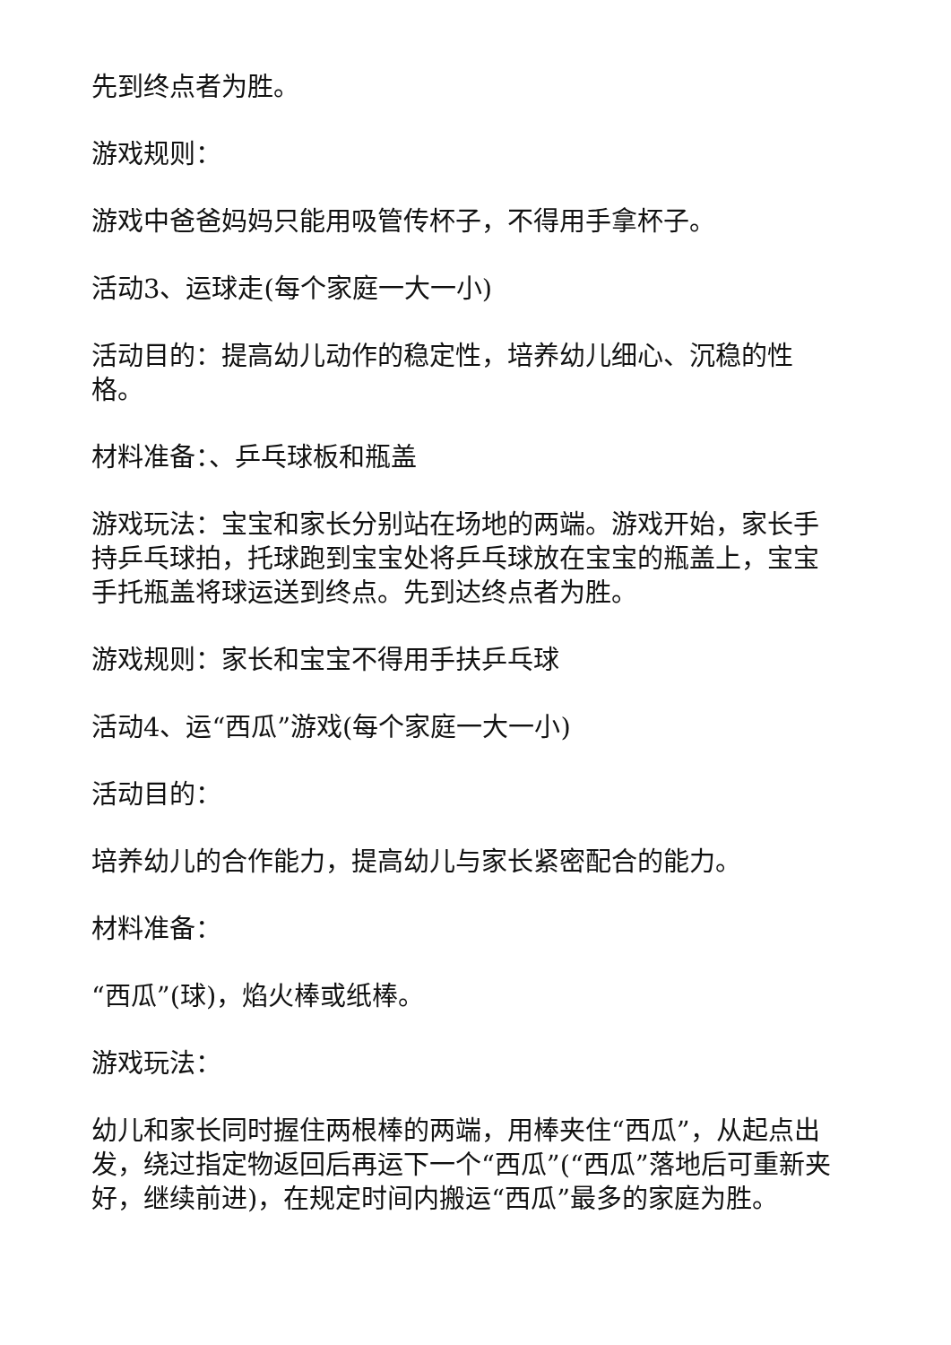先到终点者为胜。
游戏规则：
游戏中爸爸妈妈只能用吸管传杯子，不得用手拿杯子。
活动3、运球走(每个家庭一大一小)
活动目的：提高幼儿动作的稳定性，培养幼儿细心、沉稳的性格。
材料准备：、乒乓球板和瓶盖
游戏玩法：宝宝和家长分别站在场地的两端。游戏开始，家长手持乒乓球拍，托球跑到宝宝处将乒乓球放在宝宝的瓶盖上，宝宝手托瓶盖将球运送到终点。先到达终点者为胜。
游戏规则：家长和宝宝不得用手扶乒乓球
活动4、运“西瓜”游戏(每个家庭一大一小)
活动目的：
培养幼儿的合作能力，提高幼儿与家长紧密配合的能力。
材料准备：
“西瓜”(球)，焰火棒或纸棒。
游戏玩法：
幼儿和家长同时握住两根棒的两端，用棒夹住“西瓜”，从起点出发，绕过指定物返回后再运下一个“西瓜”(“西瓜”落地后可重新夹好，继续前进)，在规定时间内搬运“西瓜”最多的家庭为胜。